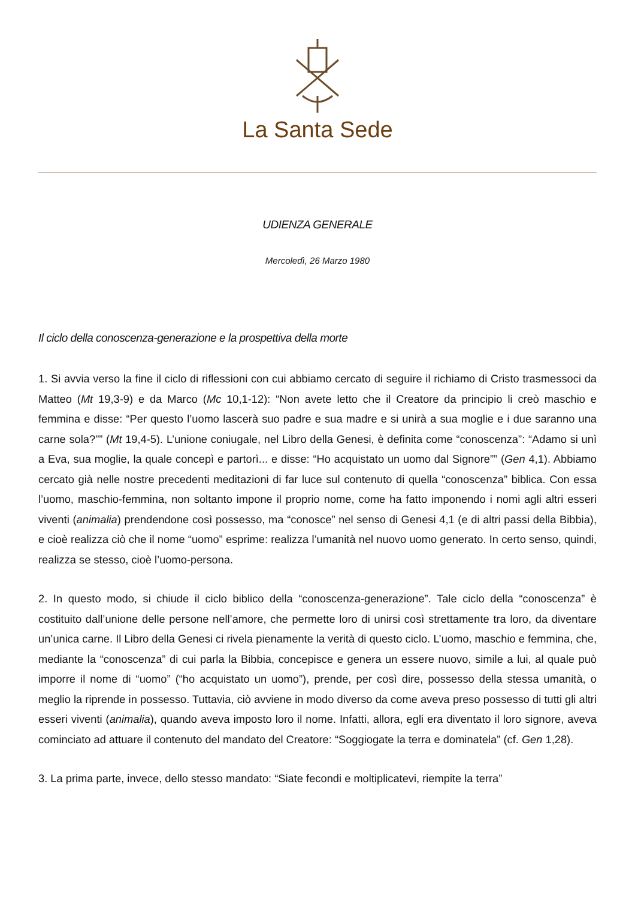La Santa Sede
UDIENZA GENERALE
Mercoledì, 26 Marzo 1980
Il ciclo della conoscenza-generazione e la prospettiva della morte
1. Si avvia verso la fine il ciclo di riflessioni con cui abbiamo cercato di seguire il richiamo di Cristo trasmessoci da Matteo (Mt 19,3-9) e da Marco (Mc 10,1-12): “Non avete letto che il Creatore da principio li creò maschio e femmina e disse: “Per questo l’uomo lascerà suo padre e sua madre e si unirà a sua moglie e i due saranno una carne sola?”” (Mt 19,4-5). L’unione coniugale, nel Libro della Genesi, è definita come “conoscenza”: “Adamo si unì a Eva, sua moglie, la quale concepì e partorì... e disse: “Ho acquistato un uomo dal Signore”” (Gen 4,1). Abbiamo cercato già nelle nostre precedenti meditazioni di far luce sul contenuto di quella “conoscenza” biblica. Con essa l’uomo, maschio-femmina, non soltanto impone il proprio nome, come ha fatto imponendo i nomi agli altri esseri viventi (animalia) prendendone così possesso, ma “conosce” nel senso di Genesi 4,1 (e di altri passi della Bibbia), e cioè realizza ciò che il nome “uomo” esprime: realizza l’umanità nel nuovo uomo generato. In certo senso, quindi, realizza se stesso, cioè l’uomo-persona.
2. In questo modo, si chiude il ciclo biblico della “conoscenza-generazione”. Tale ciclo della “conoscenza” è costituito dall’unione delle persone nell’amore, che permette loro di unirsi così strettamente tra loro, da diventare un’unica carne. Il Libro della Genesi ci rivela pienamente la verità di questo ciclo. L’uomo, maschio e femmina, che, mediante la “conoscenza” di cui parla la Bibbia, concepisce e genera un essere nuovo, simile a lui, al quale può imporre il nome di “uomo” (“ho acquistato un uomo”), prende, per così dire, possesso della stessa umanità, o meglio la riprende in possesso. Tuttavia, ciò avviene in modo diverso da come aveva preso possesso di tutti gli altri esseri viventi (animalia), quando aveva imposto loro il nome. Infatti, allora, egli era diventato il loro signore, aveva cominciato ad attuare il contenuto del mandato del Creatore: “Soggiogate la terra e dominatela” (cf. Gen 1,28).
3. La prima parte, invece, dello stesso mandato: “Siate fecondi e moltiplicatevi, riempite la terra”